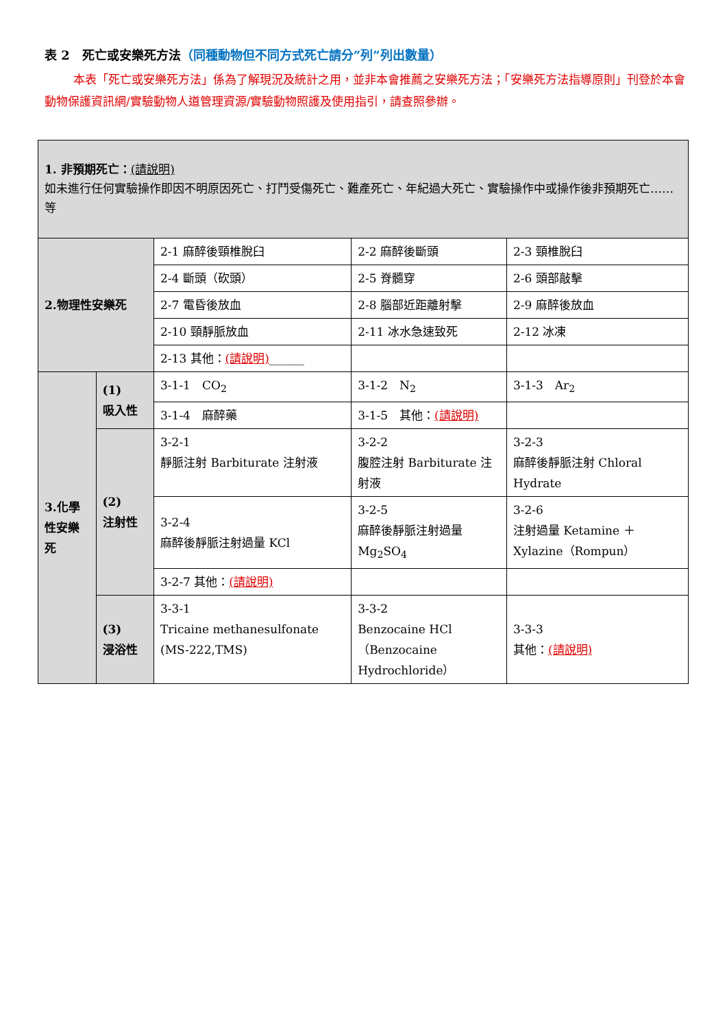表 2　死亡或安樂死方法（同種動物但不同方式死亡請分”列”列出數量）
本表「死亡或安樂死方法」係為了解現況及統計之用，並非本會推薦之安樂死方法；「安樂死方法指導原則」刊登於本會動物保護資訊網/實驗動物人道管理資源/實驗動物照護及使用指引，請查照參辦。
| 1. 非預期死亡： (請說明) 如未進行任何實驗操作即因不明原因死亡、打鬥受傷死亡、難產死亡、年紀過大死亡、實驗操作中或操作後非預期死亡……等 | | | | |
| 2.物理性安樂死 | | 2-1 麻醉後頸椎脫臼 | 2-2 麻醉後斷頭 | 2-3 頸椎脫臼 |
| | | 2-4 斷頭（砍頭） | 2-5 脊髓穿 | 2-6 頭部敲擊 |
| | | 2-7 電昏後放血 | 2-8 腦部近距離射擊 | 2-9 麻醉後放血 |
| | | 2-10 頸靜脈放血 | 2-11 冰水急速致死 | 2-12 冰凍 |
| | | 2-13 其他： (請說明) ______ | | |
| 3.化學性安樂死 | (1) 吸入性 | 3-1-1 CO<sub>2</sub> | 3-1-2 N<sub>2</sub> | 3-1-3 Ar<sub>2</sub> |
| | | 3-1-4 麻醉藥 | 3-1-5 其他： (請說明) | |
| | (2) 注射性 | 3-2-1 靜脈注射 Barbiturate 注射液 | 3-2-2 腹腔注射 Barbiturate 注射液 | 3-2-3 麻醉後靜脈注射 Chloral Hydrate |
| | | 3-2-4 麻醉後靜脈注射過量 KCl | 3-2-5 麻醉後靜脈注射過量 Mg<sub>2</sub>SO<sub>4</sub> | 3-2-6 注射過量 Ketamine ＋ Xylazine（Rompun） |
| | | 3-2-7 其他： (請說明) | | |
| | (3) 浸浴性 | 3-3-1 Tricaine methanesulfonate (MS-222,TMS) | 3-3-2 Benzocaine HCl （Benzocaine Hydrochloride） | 3-3-3 其他： (請說明) |